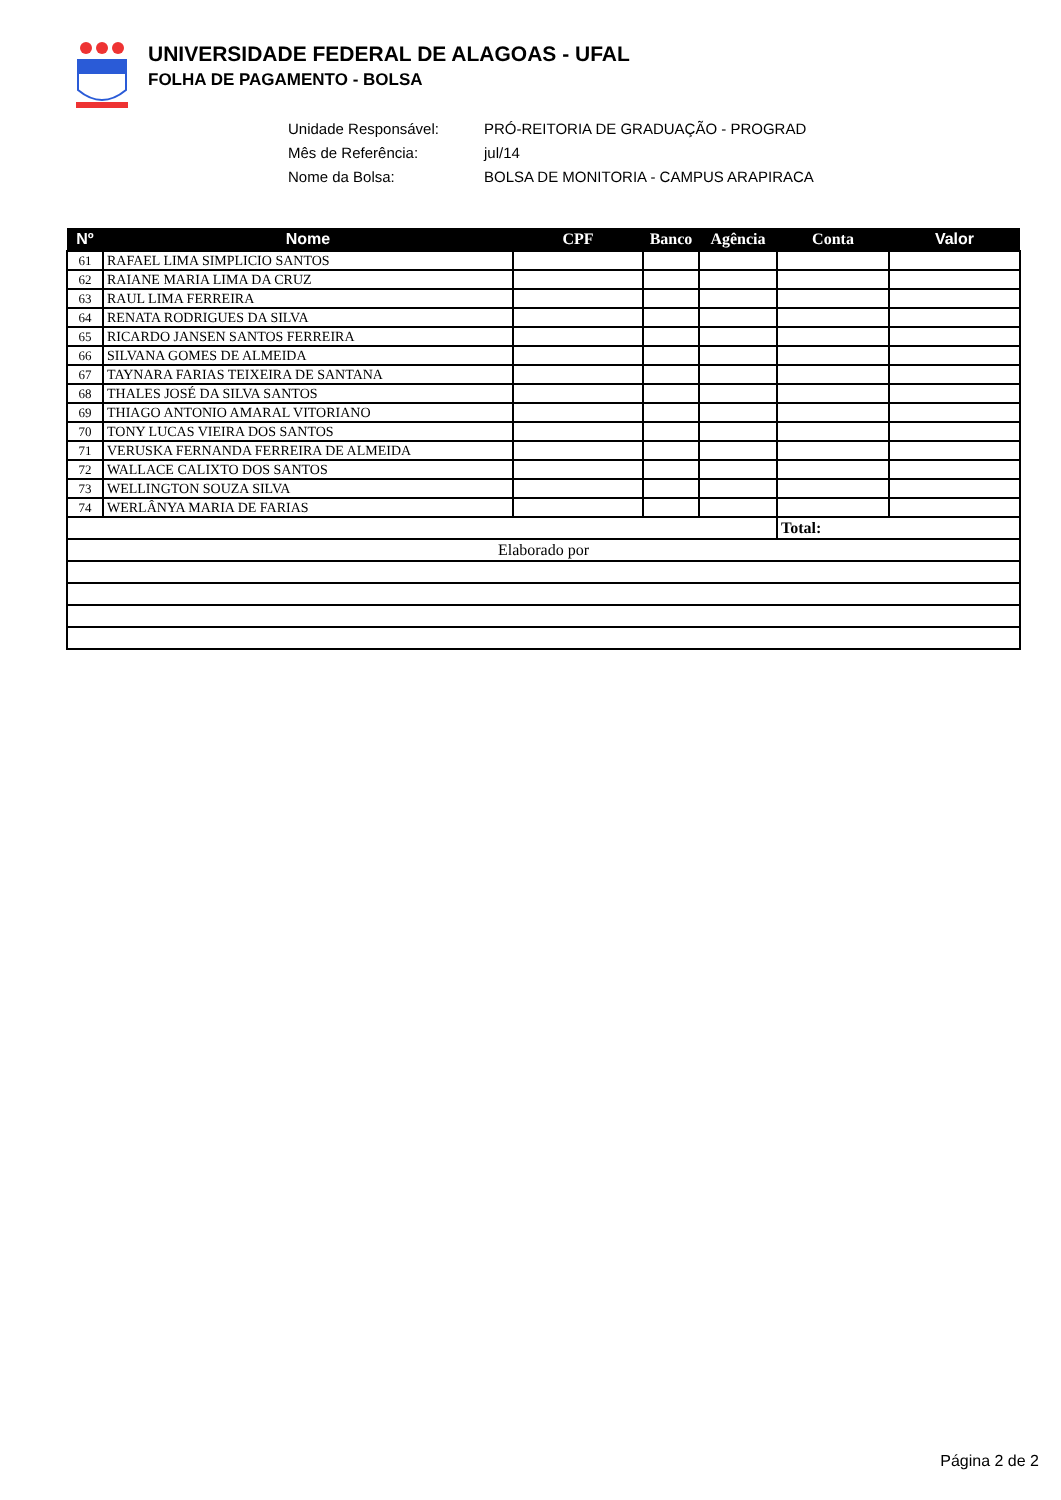UNIVERSIDADE FEDERAL DE ALAGOAS - UFAL
FOLHA DE PAGAMENTO - BOLSA
Unidade Responsável: PRÓ-REITORIA DE GRADUAÇÃO - PROGRAD
Mês de Referência: jul/14
Nome da Bolsa: BOLSA DE MONITORIA - CAMPUS ARAPIRACA
| Nº | Nome | CPF | Banco | Agência | Conta | Valor |
| --- | --- | --- | --- | --- | --- | --- |
| 61 | RAFAEL LIMA SIMPLICIO SANTOS | | | | | |
| 62 | RAIANE MARIA LIMA DA CRUZ | | | | | |
| 63 | RAUL LIMA FERREIRA | | | | | |
| 64 | RENATA RODRIGUES DA SILVA | | | | | |
| 65 | RICARDO JANSEN SANTOS FERREIRA | | | | | |
| 66 | SILVANA GOMES DE ALMEIDA | | | | | |
| 67 | TAYNARA FARIAS TEIXEIRA DE SANTANA | | | | | |
| 68 | THALES JOSÉ DA SILVA SANTOS | | | | | |
| 69 | THIAGO ANTONIO AMARAL VITORIANO | | | | | |
| 70 | TONY LUCAS VIEIRA DOS SANTOS | | | | | |
| 71 | VERUSKA FERNANDA FERREIRA DE ALMEIDA | | | | | |
| 72 | WALLACE CALIXTO DOS SANTOS | | | | | |
| 73 | WELLINGTON SOUZA SILVA | | | | | |
| 74 | WERLÂNYA MARIA DE FARIAS | | | | | |
| | | | | | Total: | |
| Elaborado por | | | | | | |
Página 2 de 2